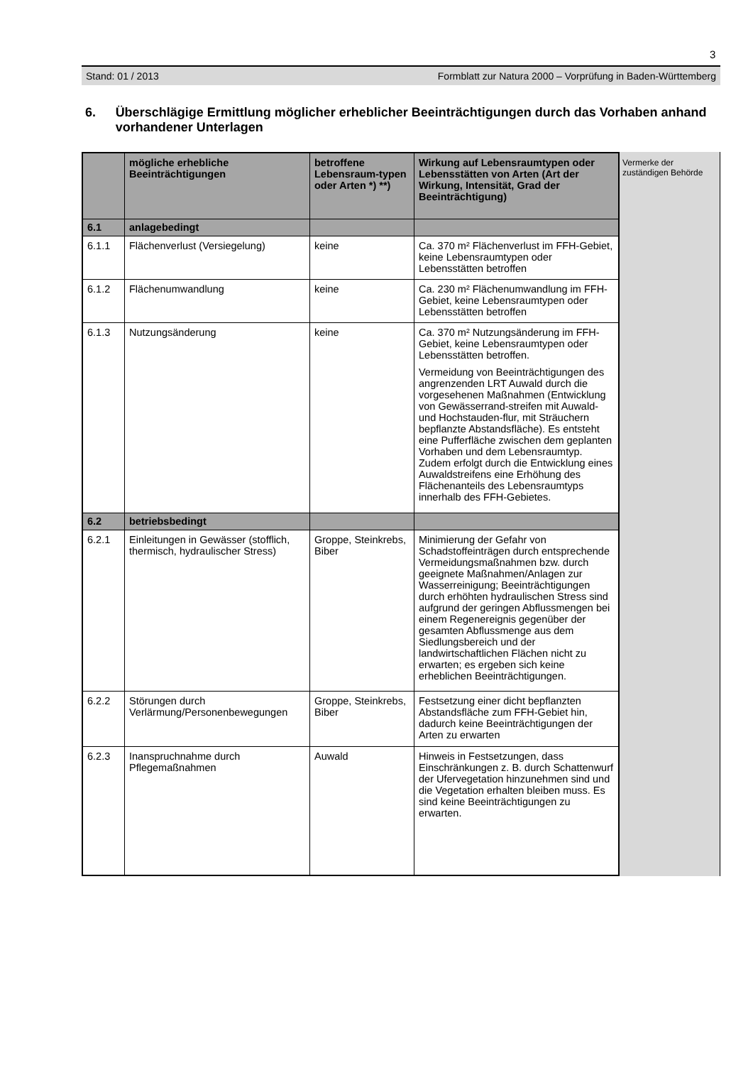3
Stand: 01 / 2013 Formblatt zur Natura 2000 – Vorprüfung in Baden-Württemberg
6. Überschlägige Ermittlung möglicher erheblicher Beeinträchtigungen durch das Vorhaben anhand vorhandener Unterlagen
| | mögliche erhebliche Beeinträchtigungen | betroffene Lebensraum-typen oder Arten *) **) | Wirkung auf Lebensraumtypen oder Lebensstätten von Arten (Art der Wirkung, Intensität, Grad der Beeinträchtigung) |
| --- | --- | --- | --- |
| 6.1 | anlagebedingt | | |
| 6.1.1 | Flächenverlust (Versiegelung) | keine | Ca. 370 m² Flächenverlust im FFH-Gebiet, keine Lebensraumtypen oder Lebensstätten betroffen |
| 6.1.2 | Flächenumwandlung | keine | Ca. 230 m² Flächenumwandlung im FFH-Gebiet, keine Lebensraumtypen oder Lebensstätten betroffen |
| 6.1.3 | Nutzungsänderung | keine | Ca. 370 m² Nutzungsänderung im FFH-Gebiet, keine Lebensraumtypen oder Lebensstätten betroffen. Vermeidung von Beeinträchtigungen des angrenzenden LRT Auwald durch die vorgesehenen Maßnahmen (Entwicklung von Gewässerrand-streifen mit Auwald- und Hochstauden-flur, mit Sträuchern bepflanzte Abstandsfläche). Es entsteht eine Pufferfläche zwischen dem geplanten Vorhaben und dem Lebensraumtyp. Zudem erfolgt durch die Entwicklung eines Auwaldstreifens eine Erhöhung des Flächenanteils des Lebensraumtyps innerhalb des FFH-Gebietes. |
| 6.2 | betriebsbedingt | | |
| 6.2.1 | Einleitungen in Gewässer (stofflich, thermisch, hydraulischer Stress) | Groppe, Steinkrebs, Biber | Minimierung der Gefahr von Schadstoffeinträgen durch entsprechende Vermeidungsmaßnahmen bzw. durch geeignete Maßnahmen/Anlagen zur Wasserreinigung; Beeinträchtigungen durch erhöhten hydraulischen Stress sind aufgrund der geringen Abflussmengen bei einem Regenereignis gegenüber der gesamten Abflussmenge aus dem Siedlungsbereich und der landwirtschaftlichen Flächen nicht zu erwarten; es ergeben sich keine erheblichen Beeinträchtigungen. |
| 6.2.2 | Störungen durch Verlärmung/Personenbewegungen | Groppe, Steinkrebs, Biber | Festsetzung einer dicht bepflanzten Abstandsfläche zum FFH-Gebiet hin, dadurch keine Beeinträchtigungen der Arten zu erwarten |
| 6.2.3 | Inanspruchnahme durch Pflegemaßnahmen | Auwald | Hinweis in Festsetzungen, dass Einschränkungen z. B. durch Schattenwurf der Ufervegetation hinzunehmen sind und die Vegetation erhalten bleiben muss. Es sind keine Beeinträchtigungen zu erwarten. |
Vermerke der zuständigen Behörde